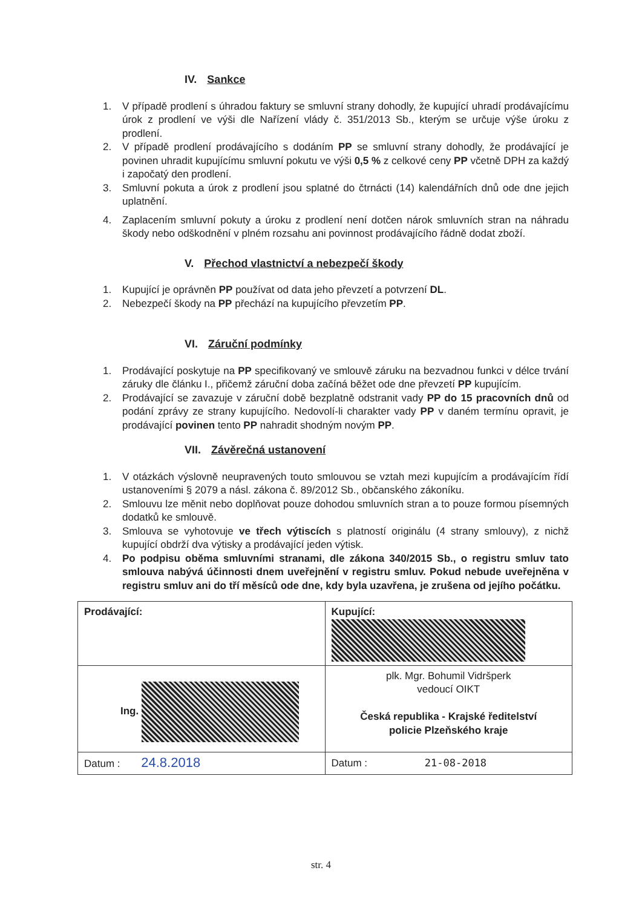IV. Sankce
1. V případě prodlení s úhradou faktury se smluvní strany dohodly, že kupující uhradí prodávajícímu úrok z prodlení ve výši dle Nařízení vlády č. 351/2013 Sb., kterým se určuje výše úroku z prodlení.
2. V případě prodlení prodávajícího s dodáním PP se smluvní strany dohodly, že prodávající je povinen uhradit kupujícímu smluvní pokutu ve výši 0,5 % z celkové ceny PP včetně DPH za každý i započatý den prodlení.
3. Smluvní pokuta a úrok z prodlení jsou splatné do čtrnácti (14) kalendářních dnů ode dne jejich uplatnění.
4. Zaplacením smluvní pokuty a úroku z prodlení není dotčen nárok smluvních stran na náhradu škody nebo odškodnění v plném rozsahu ani povinnost prodávajícího řádně dodat zboží.
V. Přechod vlastnictví a nebezpečí škody
1. Kupující je oprávněn PP používat od data jeho převzetí a potvrzení DL.
2. Nebezpečí škody na PP přechází na kupujícího převzetím PP.
VI. Záruční podmínky
1. Prodávající poskytuje na PP specifikovaný ve smlouvě záruku na bezvadnou funkci v délce trvání záruky dle článku I., přičemž záruční doba začíná běžet ode dne převzetí PP kupujícím.
2. Prodávající se zavazuje v záruční době bezplatně odstranit vady PP do 15 pracovních dnů od podání zprávy ze strany kupujícího. Nedovolí-li charakter vady PP v daném termínu opravit, je prodávající povinen tento PP nahradit shodným novým PP.
VII. Závěrečná ustanovení
1. V otázkách výslovně neupravených touto smlouvou se vztah mezi kupujícím a prodávajícím řídí ustanoveními § 2079 a násl. zákona č. 89/2012 Sb., občanského zákoníku.
2. Smlouvu lze měnit nebo doplňovat pouze dohodou smluvních stran a to pouze formou písemných dodatků ke smlouvě.
3. Smlouva se vyhotovuje ve třech výtiscích s platností originálu (4 strany smlouvy), z nichž kupující obdrží dva výtisky a prodávající jeden výtisk.
4. Po podpisu oběma smluvními stranami, dle zákona 340/2015 Sb., o registru smluv tato smlouva nabývá účinnosti dnem uveřejnění v registru smluv. Pokud nebude uveřejněna v registru smluv ani do tří měsíců ode dne, kdy byla uzavřena, je zrušena od jejího počátku.
| Prodávající: | Kupující: |
| Ing. | plk. Mgr. Bohumil Vidršperk vedoucí OIKT Česká republika - Krajské ředitelství policie Plzeňského kraje |
| Datum : 24.8.2018 | Datum : 21-08-2018 |
str. 4